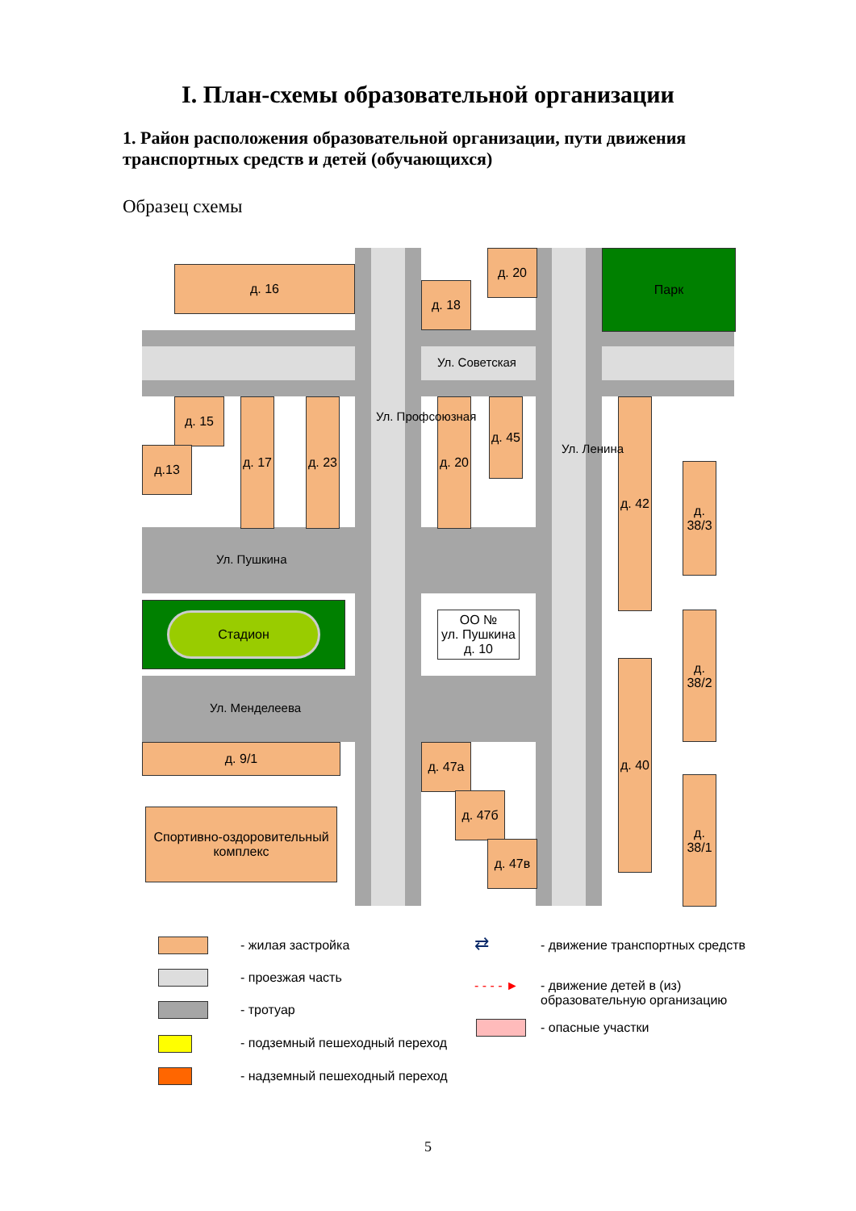I. План-схемы образовательной организации
1. Район расположения образовательной организации, пути движения транспортных средств и детей (обучающихся)
Образец схемы
д. 16
д. 18
д. 20 Парк
д. 15
д.13
д. 17
д. 23
д. 20
д. 45
д. 42
д. 38/3
Стадион
ОО №
ул. Пушкина д. 10
д. 40
д. 38/2
д. 38/1
д. 9/1 д. 47а
д. 47б
д. 47в
Спортивно-оздоровительный комплекс
Ул. Советская
Ул. Пушкина
Ул. Менделеева
Ул. Профсоюзная
Ул. Ленина
- жилая застройка
- проезжая часть
- тротуар
- подземный пешеходный переход
- надземный пешеходный переход
⇄
- движение транспортных средств
- - - - ►
- движение детей в (из)
образовательную организацию
- опасные участки
5